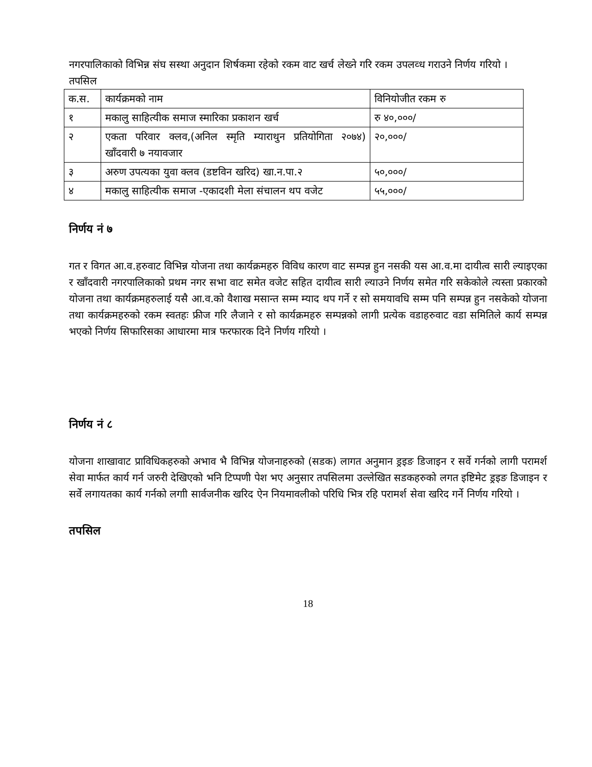नगरपालिकाको विभिन्न संघ सस्था अनुदान शिर्षकमा रहेको रकम वाट खर्च लेख्ने गरि रकम उपलव्ध गराउने निर्णय गरियो ।
तपसिल
| क.स. | कार्यक्रमको नाम | विनियोजीत रकम रु |
| १ | मकालु साहित्यीक समाज स्मारिका प्रकाशन खर्च | रु ४०,०००/ |
| २ | एकता परिवार क्लव,(अनिल स्मृति म्याराथुन प्रतियोगिता २०७४) खाँदवारी ७ नयावजार | २०,०००/ |
| ३ | अरुण उपत्यका युवा क्लव (डष्टविन खरिद) खा.न.पा.२ | ५०,०००/ |
| ४ | मकालु साहित्यीक समाज -एकादशी मेला संचालन थप वजेट | ५५,०००/ |
निर्णय नं ७
गत र विगत आ.व.हरुवाट विभिन्न योजना तथा कार्यक्रमहरु विविध कारण वाट सम्पन्न हुन नसकी यस आ.व.मा दायीत्व सारी ल्याइएका र खाँदवारी नगरपालिकाको प्रथम नगर सभा वाट समेत वजेट सहित दायीत्व सारी ल्याउने निर्णय समेत गरि सकेकोले त्यस्ता प्रकारको योजना तथा कार्यक्रमहरुलाई यसै आ.व.को वैशाख मसान्त सम्म म्याद थप गर्ने र सो समयावधि सम्म पनि सम्पन्न हुन नसकेको योजना तथा कार्यक्रमहरुको रकम स्वतहः फ्रीज गरि लैजाने र सो कार्यक्रमहरु सम्पन्नको लागी प्रत्येक वडाहरुवाट वडा समितिले कार्य सम्पन्न भएको निर्णय सिफारिसका आधारमा मात्र फरफारक दिने निर्णय गरियो ।
निर्णय नं ८
योजना शाखावाट प्राविधिकहरुको अभाव भै विभिन्न योजनाहरुको (सडक) लागत अनुमान ड्रइङ डिजाइन र सर्वे गर्नको लागी परामर्श सेवा मार्फत कार्य गर्न जरुरी देखिएको भनि टिप्पणी पेश भए अनुसार तपसिलमा उल्लेखित सडकहरुको लगत इष्टिमेट ड्रइङ डिजाइन र सर्वे लगायतका कार्य गर्नको लगाी सार्वजनीक खरिद ऐन नियमावलीको परिधि भित्र रहि परामर्श सेवा खरिद गर्ने निर्णय गरियो ।
तपसिल
18